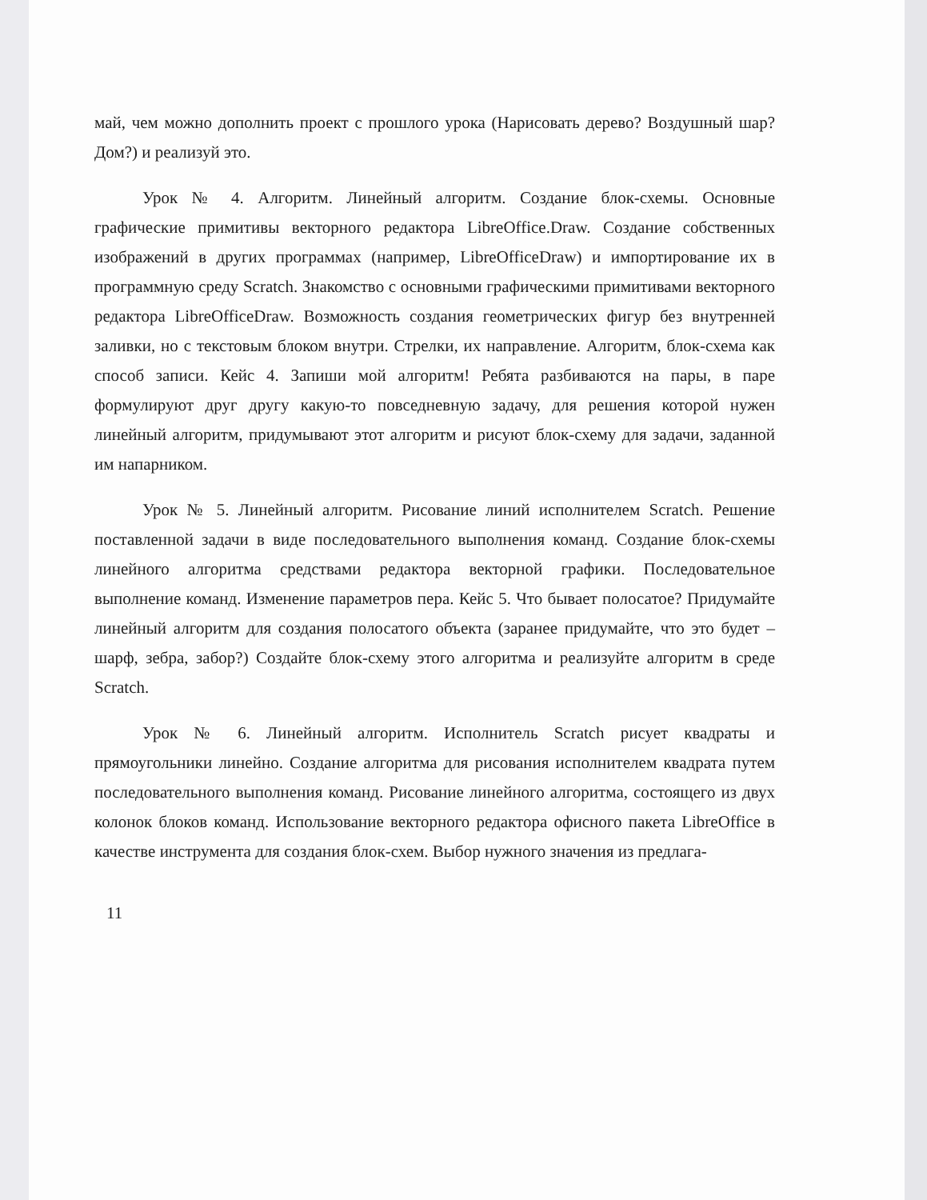май, чем можно дополнить проект с прошлого урока (Нарисовать дерево? Воздушный шар? Дом?) и реализуй это.
Урок № 4. Алгоритм. Линейный алгоритм. Создание блок-схемы. Основные графические примитивы векторного редактора LibreOffice.Draw. Создание собственных изображений в других программах (например, LibreOfficeDraw) и импортирование их в программную среду Scratch. Знакомство с основными графическими примитивами векторного редактора LibreOfficeDraw. Возможность создания геометрических фигур без внутренней заливки, но с текстовым блоком внутри. Стрелки, их направление. Алгоритм, блок-схема как способ записи. Кейс 4. Запиши мой алгоритм! Ребята разбиваются на пары, в паре формулируют друг другу какую-то повседневную задачу, для решения которой нужен линейный алгоритм, придумывают этот алгоритм и рисуют блок-схему для задачи, заданной им напарником.
Урок № 5. Линейный алгоритм. Рисование линий исполнителем Scratch. Решение поставленной задачи в виде последовательного выполнения команд. Создание блок-схемы линейного алгоритма средствами редактора векторной графики. Последовательное выполнение команд. Изменение параметров пера. Кейс 5. Что бывает полосатое? Придумайте линейный алгоритм для создания полосатого объекта (заранее придумайте, что это будет – шарф, зебра, забор?) Создайте блок-схему этого алгоритма и реализуйте алгоритм в среде Scratch.
Урок № 6. Линейный алгоритм. Исполнитель Scratch рисует квадраты и прямоугольники линейно. Создание алгоритма для рисования исполнителем квадрата путем последовательного выполнения команд. Рисование линейного алгоритма, состоящего из двух колонок блоков команд. Использование векторного редактора офисного пакета LibreOffice в качестве инструмента для создания блок-схем. Выбор нужного значения из предлага-
11